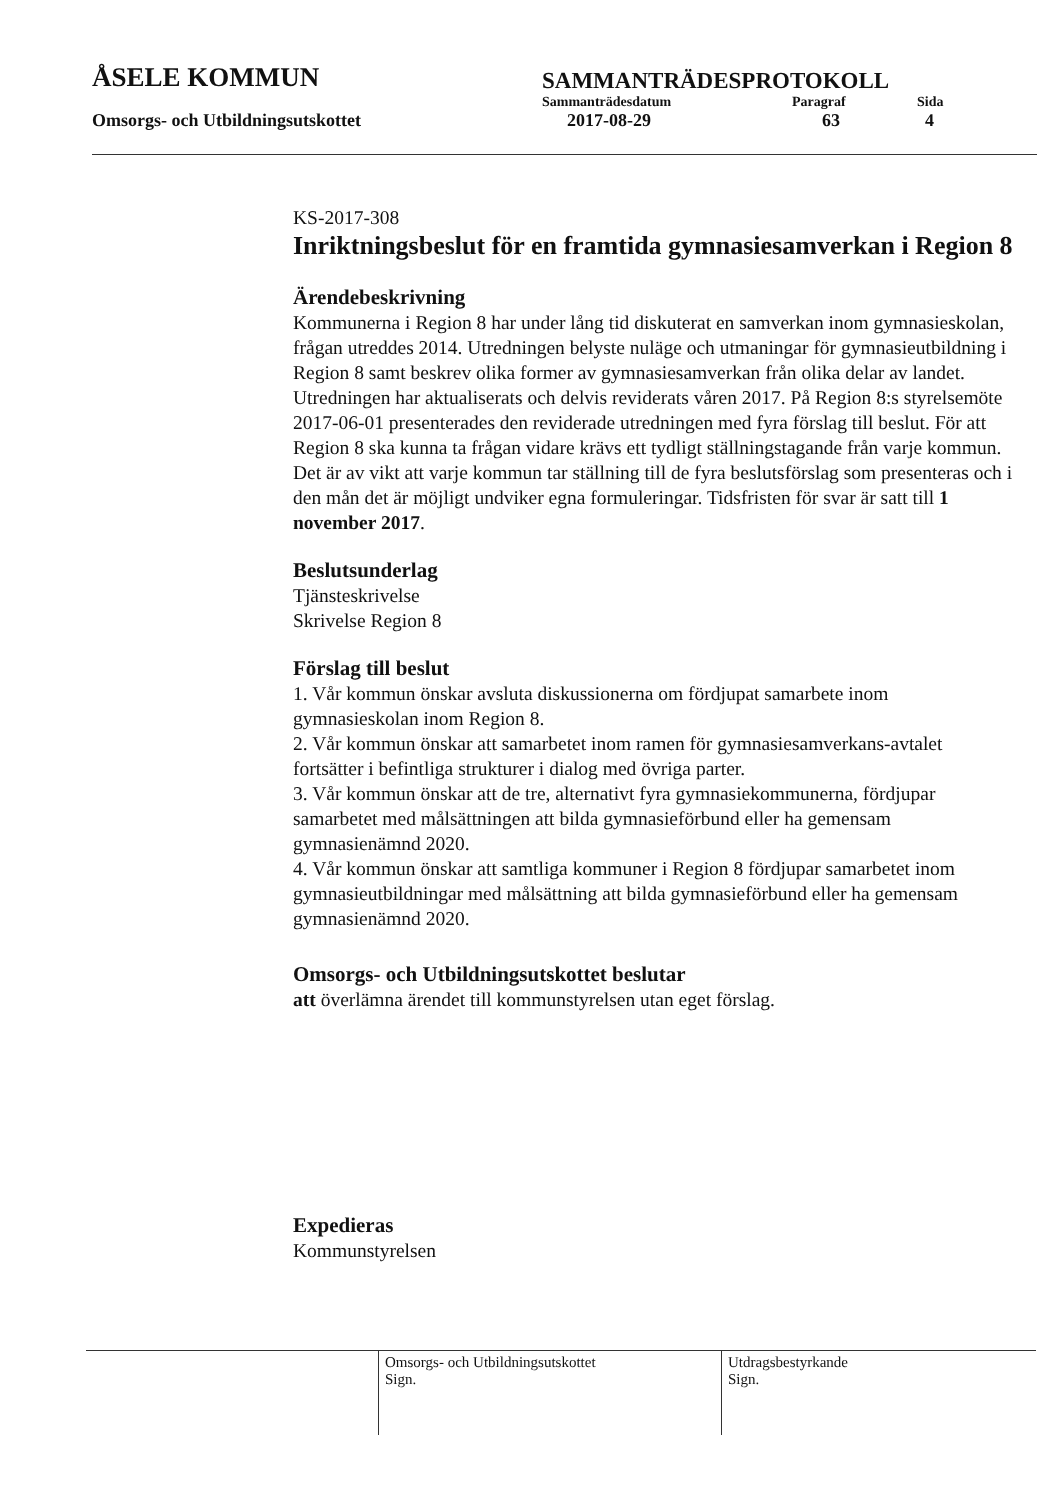ÅSELE KOMMUN
SAMMANTRÄDESPROTOKOLL
Sammanträdesdatum Paragraf Sida
Omsorgs- och Utbildningsutskottet 2017-08-29 63 4
KS-2017-308
Inriktningsbeslut för en framtida gymnasiesamverkan i Region 8
Ärendebeskrivning
Kommunerna i Region 8 har under lång tid diskuterat en samverkan inom gymnasieskolan, frågan utreddes 2014. Utredningen belyste nuläge och utmaningar för gymnasieutbildning i Region 8 samt beskrev olika former av gymnasiesamverkan från olika delar av landet. Utredningen har aktualiserats och delvis reviderats våren 2017. På Region 8:s styrelsemöte 2017-06-01 presenterades den reviderade utredningen med fyra förslag till beslut. För att Region 8 ska kunna ta frågan vidare krävs ett tydligt ställningstagande från varje kommun. Det är av vikt att varje kommun tar ställning till de fyra beslutsförslag som presenteras och i den mån det är möjligt undviker egna formuleringar. Tidsfristen för svar är satt till 1 november 2017.
Beslutsunderlag
Tjänsteskrivelse
Skrivelse Region 8
Förslag till beslut
1. Vår kommun önskar avsluta diskussionerna om fördjupat samarbete inom gymnasieskolan inom Region 8.
2. Vår kommun önskar att samarbetet inom ramen för gymnasiesamverkans-avtalet fortsätter i befintliga strukturer i dialog med övriga parter.
3. Vår kommun önskar att de tre, alternativt fyra gymnasiekommunerna, fördjupar samarbetet med målsättningen att bilda gymnasieförbund eller ha gemensam gymnasienämnd 2020.
4. Vår kommun önskar att samtliga kommuner i Region 8 fördjupar samarbetet inom gymnasieutbildningar med målsättning att bilda gymnasieförbund eller ha gemensam gymnasienämnd 2020.
Omsorgs- och Utbildningsutskottet beslutar
att överlämna ärendet till kommunstyrelsen utan eget förslag.
Expedieras
Kommunstyrelsen
Omsorgs- och Utbildningsutskottet
Sign.
Utdragsbestyrkande
Sign.